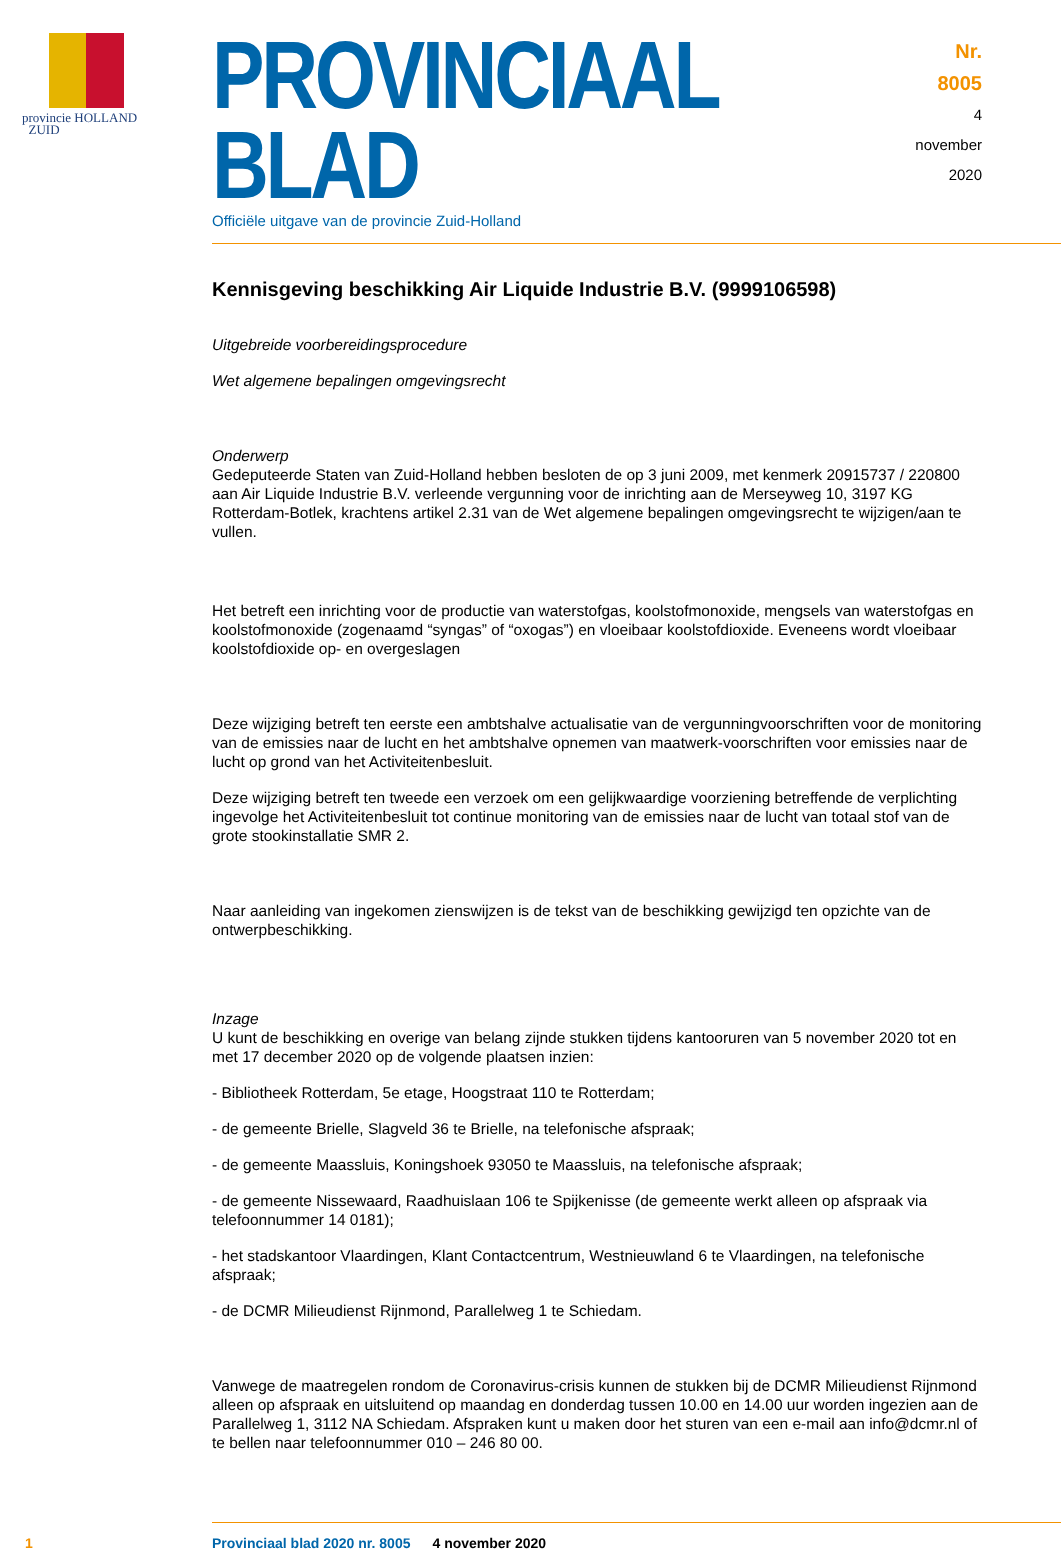provincie HOLLAND
ZUID
PROVINCIAAL BLAD
Officiële uitgave van de provincie Zuid-Holland
Nr. 8005
4 november
2020
Kennisgeving beschikking Air Liquide Industrie B.V. (9999106598)
Uitgebreide voorbereidingsprocedure
Wet algemene bepalingen omgevingsrecht
Onderwerp
Gedeputeerde Staten van Zuid-Holland hebben besloten de op 3 juni 2009, met kenmerk 20915737 / 220800 aan Air Liquide Industrie B.V. verleende vergunning voor de inrichting aan de Merseyweg 10, 3197 KG Rotterdam-Botlek, krachtens artikel 2.31 van de Wet algemene bepalingen omgevingsrecht te wijzigen/aan te vullen.
Het betreft een inrichting voor de productie van waterstofgas, koolstofmonoxide, mengsels van waterstofgas en koolstofmonoxide (zogenaamd “syngas” of “oxogas”) en vloeibaar koolstofdioxide. Eveneens wordt vloeibaar koolstofdioxide op- en overgeslagen
Deze wijziging betreft ten eerste een ambtshalve actualisatie van de vergunningvoorschriften voor de monitoring van de emissies naar de lucht en het ambtshalve opnemen van maatwerk-voorschriften voor emissies naar de lucht op grond van het Activiteitenbesluit.
Deze wijziging betreft ten tweede een verzoek om een gelijkwaardige voorziening betreffende de verplichting ingevolge het Activiteitenbesluit tot continue monitoring van de emissies naar de lucht van totaal stof van de grote stookinstallatie SMR 2.
Naar aanleiding van ingekomen zienswijzen is de tekst van de beschikking gewijzigd ten opzichte van de ontwerpbeschikking.
Inzage
U kunt de beschikking en overige van belang zijnde stukken tijdens kantooruren van 5 november 2020 tot en met 17 december 2020 op de volgende plaatsen inzien:
- Bibliotheek Rotterdam, 5e etage, Hoogstraat 110 te Rotterdam;
- de gemeente Brielle, Slagveld 36 te Brielle, na telefonische afspraak;
- de gemeente Maassluis, Koningshoek 93050 te Maassluis, na telefonische afspraak;
- de gemeente Nissewaard, Raadhuislaan 106 te Spijkenisse (de gemeente werkt alleen op afspraak via telefoonnummer 14 0181);
- het stadskantoor Vlaardingen, Klant Contactcentrum, Westnieuwland 6 te Vlaardingen, na telefonische afspraak;
- de DCMR Milieudienst Rijnmond, Parallelweg 1 te Schiedam.
Vanwege de maatregelen rondom de Coronavirus-crisis kunnen de stukken bij de DCMR Milieudienst Rijnmond alleen op afspraak en uitsluitend op maandag en donderdag tussen 10.00 en 14.00 uur worden ingezien aan de Parallelweg 1, 3112 NA Schiedam. Afspraken kunt u maken door het sturen van een e-mail aan info@dcmr.nl of te bellen naar telefoonnummer 010 – 246 80 00.
1 Provinciaal blad 2020 nr. 8005 4 november 2020